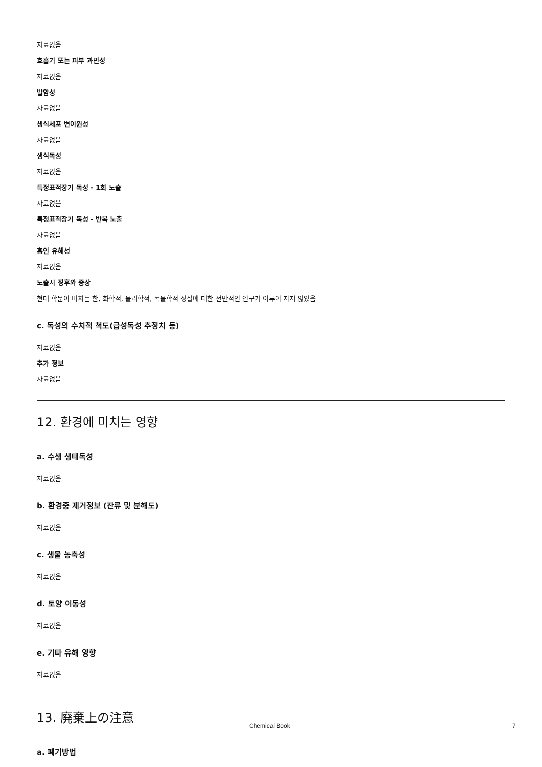자료없음
호흡기 또는 피부 과민성
자료없음
발암성
자료없음
생식세포 변이원성
자료없음
생식독성
자료없음
특정표적장기 독성 - 1회 노출
자료없음
특정표적장기 독성 - 반복 노출
자료없음
흡인 유해성
자료없음
노출시 징후와 증상
현대 학문이 미치는 한, 화학적, 물리학적, 독물학적 성질에 대한 전반적인 연구가 이루어 지지 않았음
c. 독성의 수치적 척도(급성독성 추정치 등)
자료없음
추가 정보
자료없음
12. 환경에 미치는 영향
a. 수생 생태독성
자료없음
b. 환경중 제거정보 (잔류 및 분해도)
자료없음
c. 생물 농축성
자료없음
d. 토양 이동성
자료없음
e. 기타 유해 영향
자료없음
13. 廃棄上の注意
a. 폐기방법
Chemical Book 7